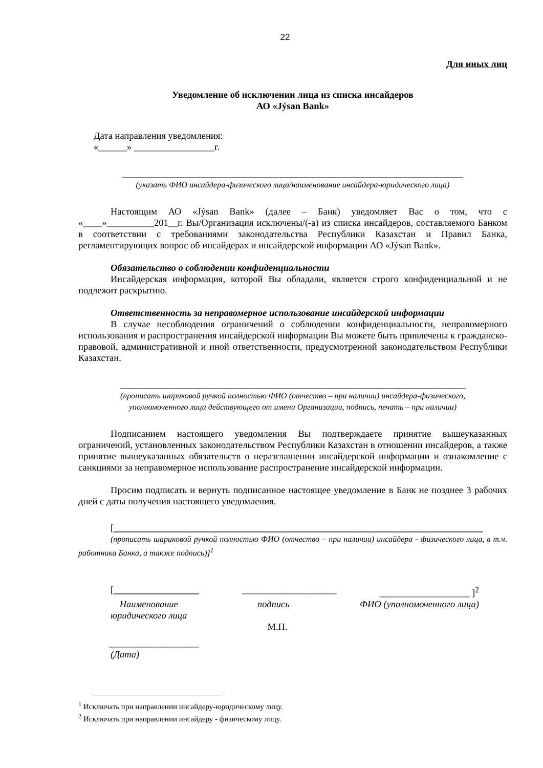22
Для иных лиц
Уведомление об исключении лица из списка инсайдеров
АО «Jýsan Bank»
Дата направления уведомления:
«______» _________________г.
________________________________________________________________________
(указать ФИО инсайдера-физического лица/наименование инсайдера-юридического лица)
Настоящим АО «Jýsan Bank» (далее – Банк) уведомляет Вас о том, что с «____»__________201__г. Вы/Организация исключены/(-а) из списка инсайдеров, составляемого Банком в соответствии с требованиями законодательства Республики Казахстан и Правил Банка, регламентирующих вопрос об инсайдерах и инсайдерской информации АО «Jýsan Bank».
Обязательство о соблюдении конфиденциальности
Инсайдерская информация, которой Вы обладали, является строго конфиденциальной и не подлежит раскрытию.
Ответственность за неправомерное использование инсайдерской информации
В случае несоблюдения ограничений о соблюдении конфиденциальности, неправомерного использования и распространения инсайдерской информации Вы можете быть привлечены к гражданско-правовой, административной и иной ответственности, предусмотренной законодательством Республики Казахстан.
_________________________________________________________________________
(прописать шариковой ручкой полностью ФИО (отчество – при наличии) инсайдера-физического,
уполномоченного лица действующего от имени Организации, подпись, печать – при наличии)
Подписанием настоящего уведомления Вы подтверждаете принятие вышеуказанных ограничений, установленных законодательством Республики Казахстан в отношении инсайдеров, а также принятие вышеуказанных обязательств о неразглашении инсайдерской информации и ознакомление с санкциями за неправомерное использование распространение инсайдерской информации.
Просим подписать и вернуть подписанное настоящее уведомление в Банк не позднее 3 рабочих дней с даты получения настоящего уведомления.
[______________________________________________________________________________
(прописать шариковой ручкой полностью ФИО (отчество – при наличии) инсайдера - физического лица, в т.ч. работника Банка, а также подпись)]<sup>1</sup>
[__________________ ____________________ ___________________ ]<sup>2</sup>
Наименование
юридического лица подпись ФИО (уполномоченного лица)
М.П.
___________________
(Дата)
<sup>1</sup> Исключать при направлении инсайдеру-юридическому лицу.
<sup>2</sup> Исключать при направлении инсайдеру - физическому лицу.